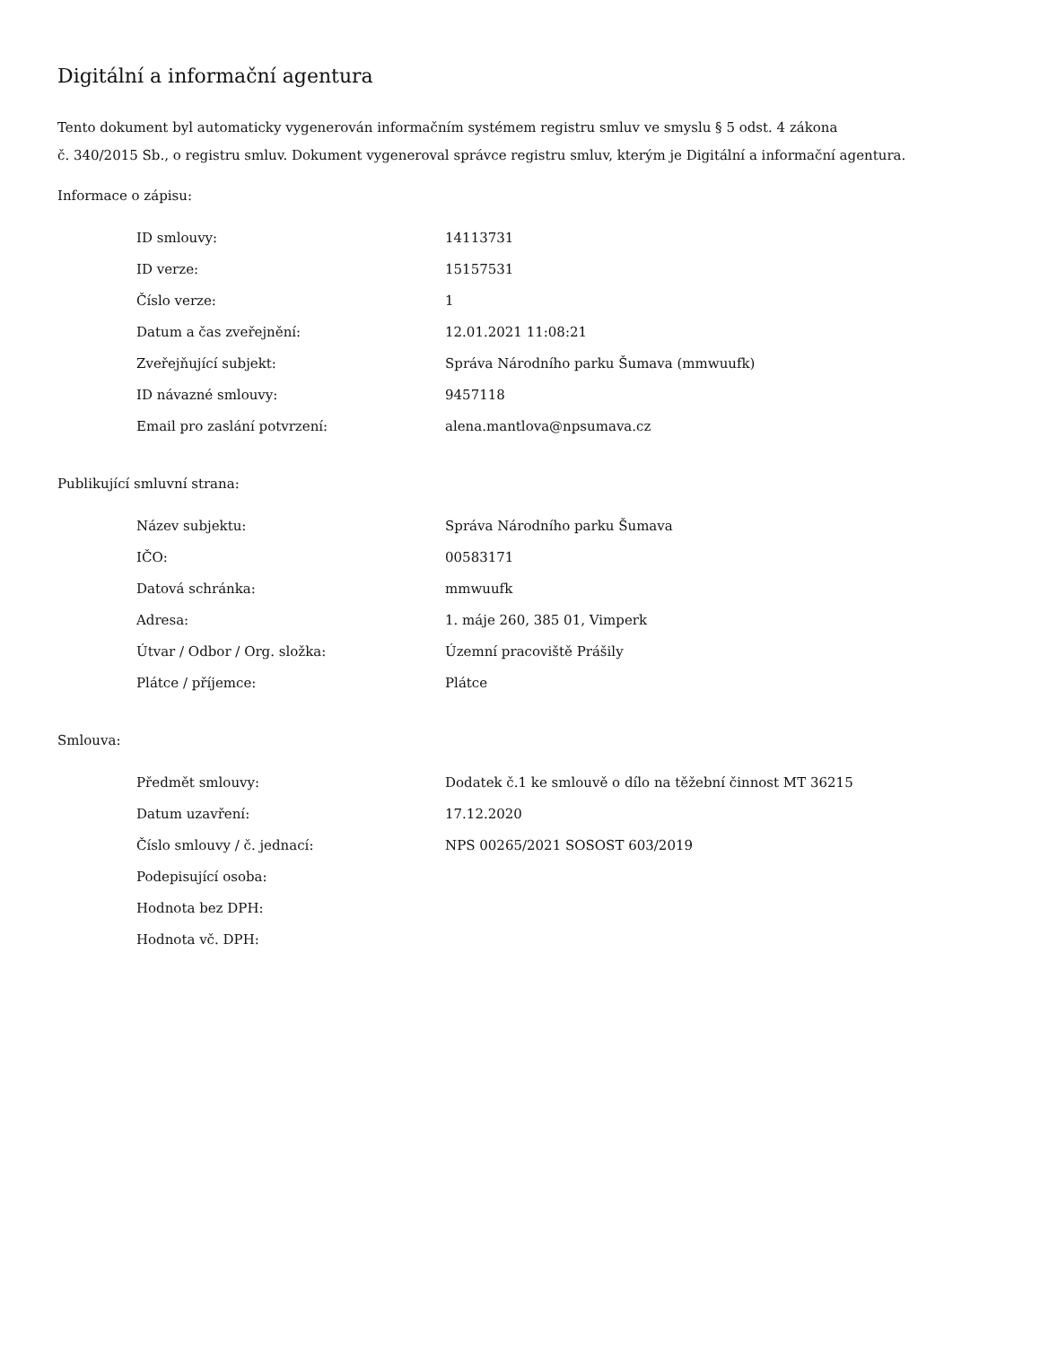Digitální a informační agentura
Tento dokument byl automaticky vygenerován informačním systémem registru smluv ve smyslu § 5 odst. 4 zákona
č. 340/2015 Sb., o registru smluv. Dokument vygeneroval správce registru smluv, kterým je Digitální a informační agentura.
Informace o zápisu:
| ID smlouvy: | 14113731 |
| ID verze: | 15157531 |
| Číslo verze: | 1 |
| Datum a čas zveřejnění: | 12.01.2021 11:08:21 |
| Zveřejňující subjekt: | Správa Národního parku Šumava (mmwuufk) |
| ID návazné smlouvy: | 9457118 |
| Email pro zaslání potvrzení: | alena.mantlova@npsumava.cz |
Publikující smluvní strana:
| Název subjektu: | Správa Národního parku Šumava |
| IČO: | 00583171 |
| Datová schránka: | mmwuufk |
| Adresa: | 1. máje 260, 385 01, Vimperk |
| Útvar / Odbor / Org. složka: | Územní pracoviště Prášily |
| Plátce / příjemce: | Plátce |
Smlouva:
| Předmět smlouvy: | Dodatek č.1 ke smlouvě o dílo na těžební činnost MT 36215 |
| Datum uzavření: | 17.12.2020 |
| Číslo smlouvy / č. jednací: | NPS 00265/2021 SOSOST 603/2019 |
| Podepisující osoba: | |
| Hodnota bez DPH: | |
| Hodnota vč. DPH: | |